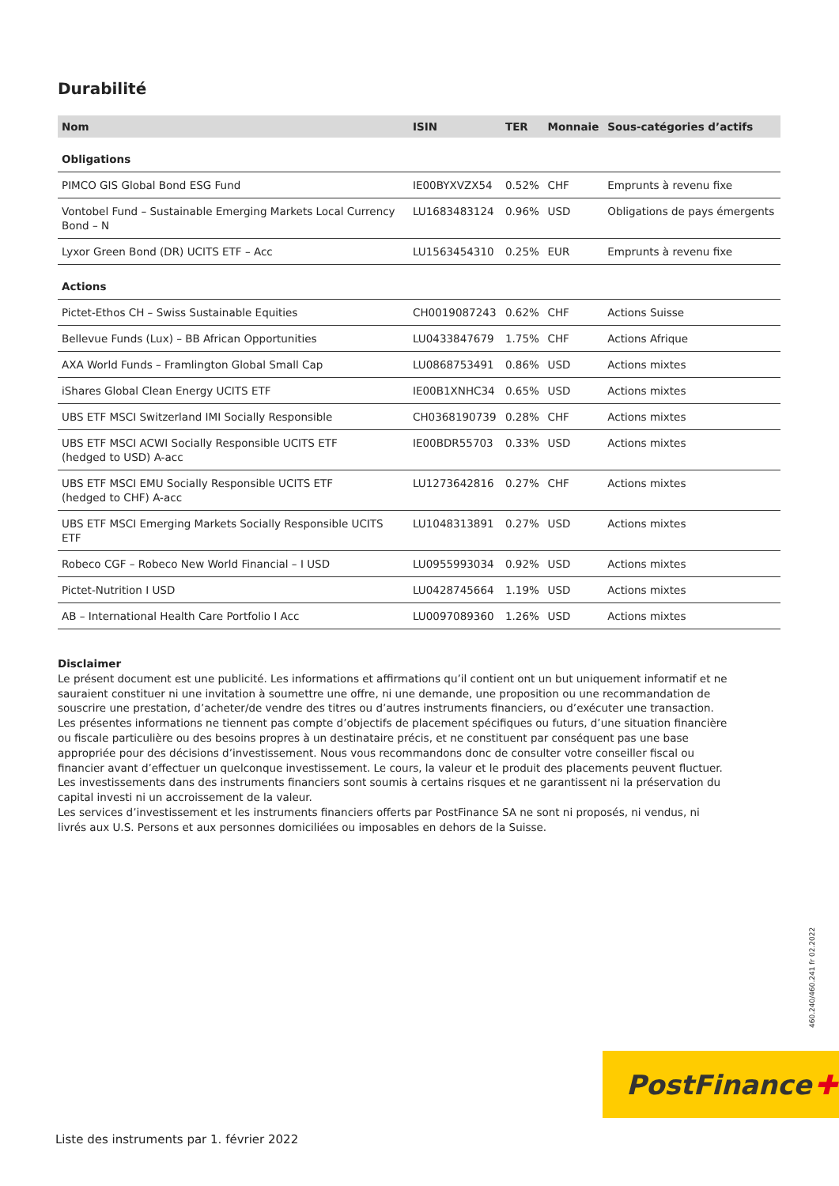Durabilité
| Nom | ISIN | TER | Monnaie | Sous-catégories d’actifs |
| --- | --- | --- | --- | --- |
| Obligations | | | | |
| PIMCO GIS Global Bond ESG Fund | IE00BYXVZX54 | 0.52% | CHF | Emprunts à revenu fixe |
| Vontobel Fund – Sustainable Emerging Markets Local Currency Bond – N | LU1683483124 | 0.96% | USD | Obligations de pays émergents |
| Lyxor Green Bond (DR) UCITS ETF – Acc | LU1563454310 | 0.25% | EUR | Emprunts à revenu fixe |
| Actions | | | | |
| Pictet-Ethos CH – Swiss Sustainable Equities | CH0019087243 | 0.62% | CHF | Actions Suisse |
| Bellevue Funds (Lux) – BB African Opportunities | LU0433847679 | 1.75% | CHF | Actions Afrique |
| AXA World Funds – Framlington Global Small Cap | LU0868753491 | 0.86% | USD | Actions mixtes |
| iShares Global Clean Energy UCITS ETF | IE00B1XNHC34 | 0.65% | USD | Actions mixtes |
| UBS ETF MSCI Switzerland IMI Socially Responsible | CH0368190739 | 0.28% | CHF | Actions mixtes |
| UBS ETF MSCI ACWI Socially Responsible UCITS ETF (hedged to USD) A-acc | IE00BDR55703 | 0.33% | USD | Actions mixtes |
| UBS ETF MSCI EMU Socially Responsible UCITS ETF (hedged to CHF) A-acc | LU1273642816 | 0.27% | CHF | Actions mixtes |
| UBS ETF MSCI Emerging Markets Socially Responsible UCITS ETF | LU1048313891 | 0.27% | USD | Actions mixtes |
| Robeco CGF – Robeco New World Financial – I USD | LU0955993034 | 0.92% | USD | Actions mixtes |
| Pictet-Nutrition I USD | LU0428745664 | 1.19% | USD | Actions mixtes |
| AB – International Health Care Portfolio I Acc | LU0097089360 | 1.26% | USD | Actions mixtes |
Disclaimer
Le présent document est une publicité. Les informations et affirmations qu’il contient ont un but uniquement informatif et ne sauraient constituer ni une invitation à soumettre une offre, ni une demande, une proposition ou une recommandation de souscrire une prestation, d’acheter/de vendre des titres ou d’autres instruments financiers, ou d’exécuter une transaction.
Les présentes informations ne tiennent pas compte d’objectifs de placement spécifiques ou futurs, d’une situation financière ou fiscale particulière ou des besoins propres à un destinataire précis, et ne constituent par conséquent pas une base appropriée pour des décisions d’investissement. Nous vous recommandons donc de consulter votre conseiller fiscal ou financier avant d’effectuer un quelconque investissement. Le cours, la valeur et le produit des placements peuvent fluctuer. Les investissements dans des instruments financiers sont soumis à certains risques et ne garantissent ni la préservation du capital investi ni un accroissement de la valeur.
Les services d’investissement et les instruments financiers offerts par PostFinance SA ne sont ni proposés, ni vendus, ni livrés aux U.S. Persons et aux personnes domiciliées ou imposables en dehors de la Suisse.
460.240/460.241 fr 02.2022
PostFinance ✚
Liste des instruments par 1. février 2022